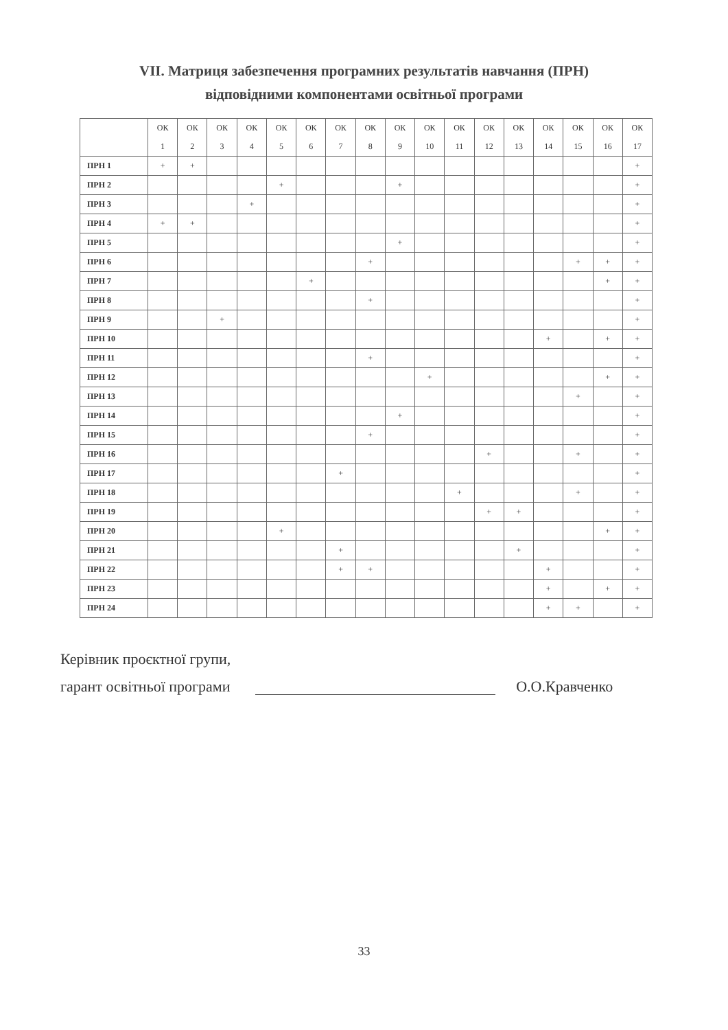VII. Матриця забезпечення програмних результатів навчання (ПРН)
відповідними компонентами освітньої програми
| | ОК 1 | ОК 2 | ОК 3 | ОК 4 | ОК 5 | ОК 6 | ОК 7 | ОК 8 | ОК 9 | ОК 10 | ОК 11 | ОК 12 | ОК 13 | ОК 14 | ОК 15 | ОК 16 | ОК 17 |
| --- | --- | --- | --- | --- | --- | --- | --- | --- | --- | --- | --- | --- | --- | --- | --- | --- | --- |
| ПРН 1 | + | + | | | | | | | | | | | | | | | + |
| ПРН 2 | | | | | + | | | | + | | | | | | | | + |
| ПРН 3 | | | | + | | | | | | | | | | | | | + |
| ПРН 4 | + | + | | | | | | | | | | | | | | | + |
| ПРН 5 | | | | | | | | | + | | | | | | | | + |
| ПРН 6 | | | | | | | | + | | | | | | | + | + | + |
| ПРН 7 | | | | | | + | | | | | | | | | | + | + |
| ПРН 8 | | | | | | | | + | | | | | | | | | + |
| ПРН 9 | | | + | | | | | | | | | | | | | | + |
| ПРН 10 | | | | | | | | | | | | | | + | | + | + |
| ПРН 11 | | | | | | | | + | | | | | | | | | + |
| ПРН 12 | | | | | | | | | | + | | | | | | + | + |
| ПРН 13 | | | | | | | | | | | | | | | + | | + |
| ПРН 14 | | | | | | | | | + | | | | | | | | + |
| ПРН 15 | | | | | | | | + | | | | | | | | | + |
| ПРН 16 | | | | | | | | | | | | + | | | + | | + |
| ПРН 17 | | | | | | | + | | | | | | | | | | + |
| ПРН 18 | | | | | | | | | | | + | | | | + | | + |
| ПРН 19 | | | | | | | | | | | | + | + | | | | + |
| ПРН 20 | | | | | + | | | | | | | | | | | + | + |
| ПРН 21 | | | | | | | + | | | | | | + | | | | + |
| ПРН 22 | | | | | | | + | + | | | | | | + | | | + |
| ПРН 23 | | | | | | | | | | | | | | + | | + | + |
| ПРН 24 | | | | | | | | | | | | | | + | + | | + |
Керівник проєктної групи,
гарант освітньої програми
О.О.Кравченко
33